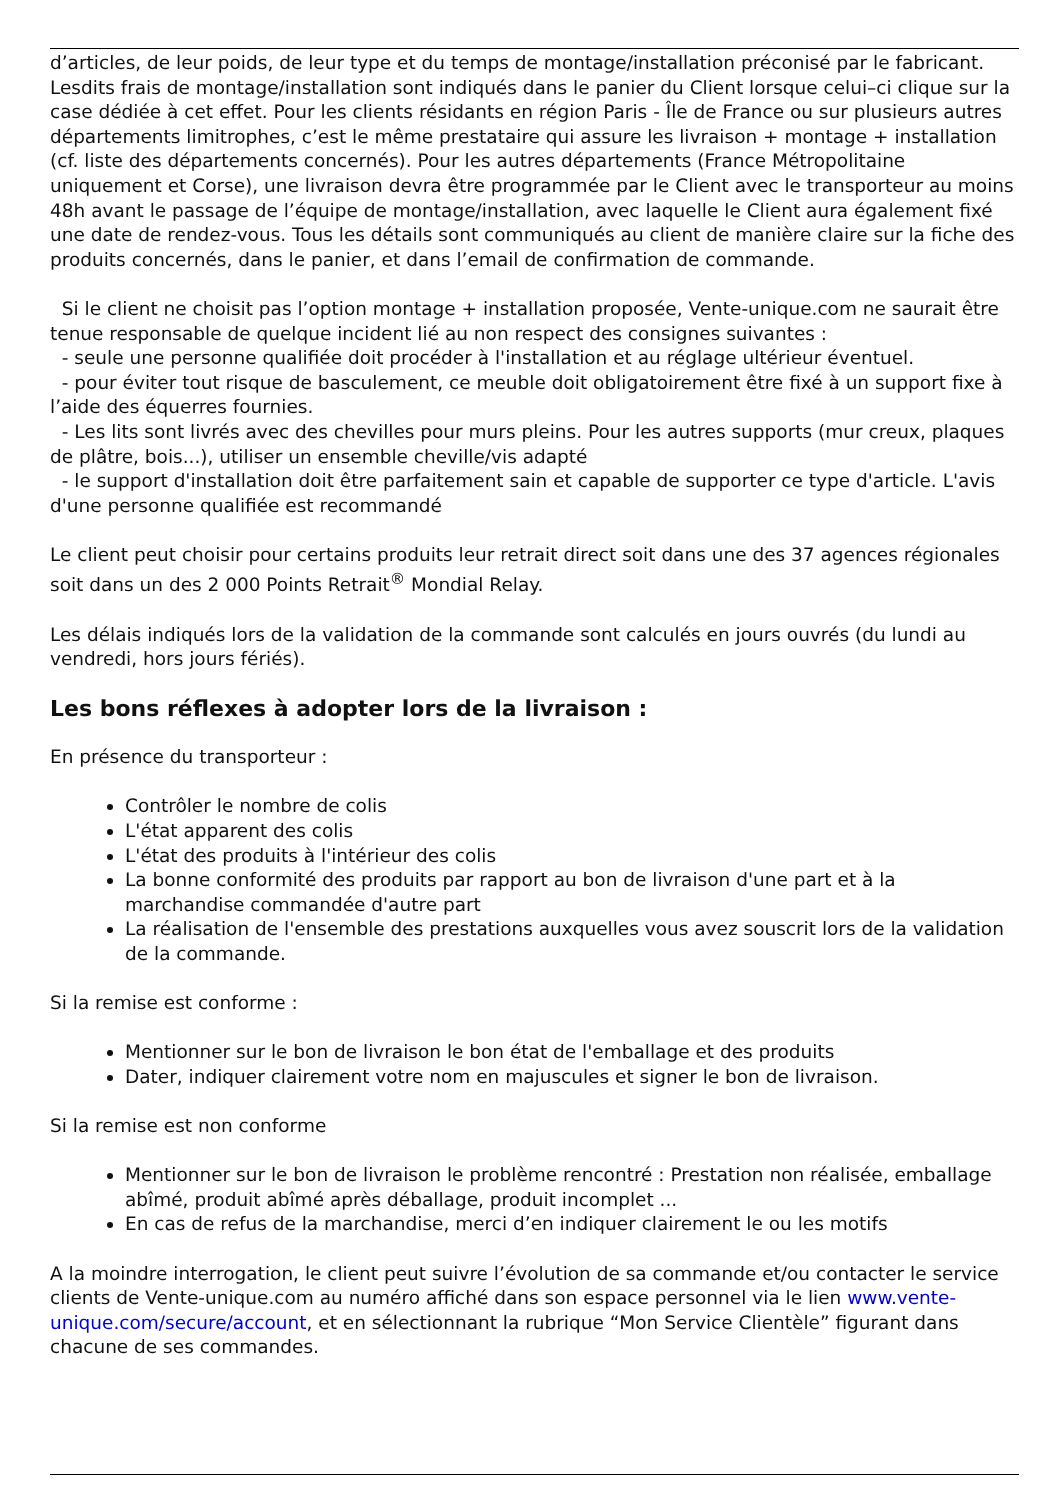d’articles, de leur poids, de leur type et du temps de montage/installation préconisé par le fabricant. Lesdits frais de montage/installation sont indiqués dans le panier du Client lorsque celui–ci clique sur la case dédiée à cet effet. Pour les clients résidants en région Paris - Île de France ou sur plusieurs autres départements limitrophes, c’est le même prestataire qui assure les livraison + montage + installation (cf. liste des départements concernés). Pour les autres départements (France Métropolitaine uniquement et Corse), une livraison devra être programmée par le Client avec le transporteur au moins 48h avant le passage de l’équipe de montage/installation, avec laquelle le Client aura également fixé une date de rendez-vous. Tous les détails sont communiqués au client de manière claire sur la fiche des produits concernés, dans le panier, et dans l’email de confirmation de commande.
Si le client ne choisit pas l’option montage + installation proposée, Vente-unique.com ne saurait être tenue responsable de quelque incident lié au non respect des consignes suivantes :
- seule une personne qualifiée doit procéder à l'installation et au réglage ultérieur éventuel.
- pour éviter tout risque de basculement, ce meuble doit obligatoirement être fixé à un support fixe à l’aide des équerres fournies.
- Les lits sont livrés avec des chevilles pour murs pleins. Pour les autres supports (mur creux, plaques de plâtre, bois...), utiliser un ensemble cheville/vis adapté
- le support d'installation doit être parfaitement sain et capable de supporter ce type d'article. L'avis d'une personne qualifiée est recommandé
Le client peut choisir pour certains produits leur retrait direct soit dans une des 37 agences régionales soit dans un des 2 000 Points Retrait<sup>®</sup> Mondial Relay.
Les délais indiqués lors de la validation de la commande sont calculés en jours ouvrés (du lundi au vendredi, hors jours fériés).
Les bons réflexes à adopter lors de la livraison :
En présence du transporteur :
Contrôler le nombre de colis
L'état apparent des colis
L'état des produits à l'intérieur des colis
La bonne conformité des produits par rapport au bon de livraison d'une part et à la marchandise commandée d'autre part
La réalisation de l'ensemble des prestations auxquelles vous avez souscrit lors de la validation de la commande.
Si la remise est conforme :
Mentionner sur le bon de livraison le bon état de l'emballage et des produits
Dater, indiquer clairement votre nom en majuscules et signer le bon de livraison.
Si la remise est non conforme
Mentionner sur le bon de livraison le problème rencontré : Prestation non réalisée, emballage abîmé, produit abîmé après déballage, produit incomplet ...
En cas de refus de la marchandise, merci d’en indiquer clairement le ou les motifs
A la moindre interrogation, le client peut suivre l’évolution de sa commande et/ou contacter le service clients de Vente-unique.com au numéro affiché dans son espace personnel via le lien www.vente-unique.com/secure/account, et en sélectionnant la rubrique “Mon Service Clientèle” figurant dans chacune de ses commandes.